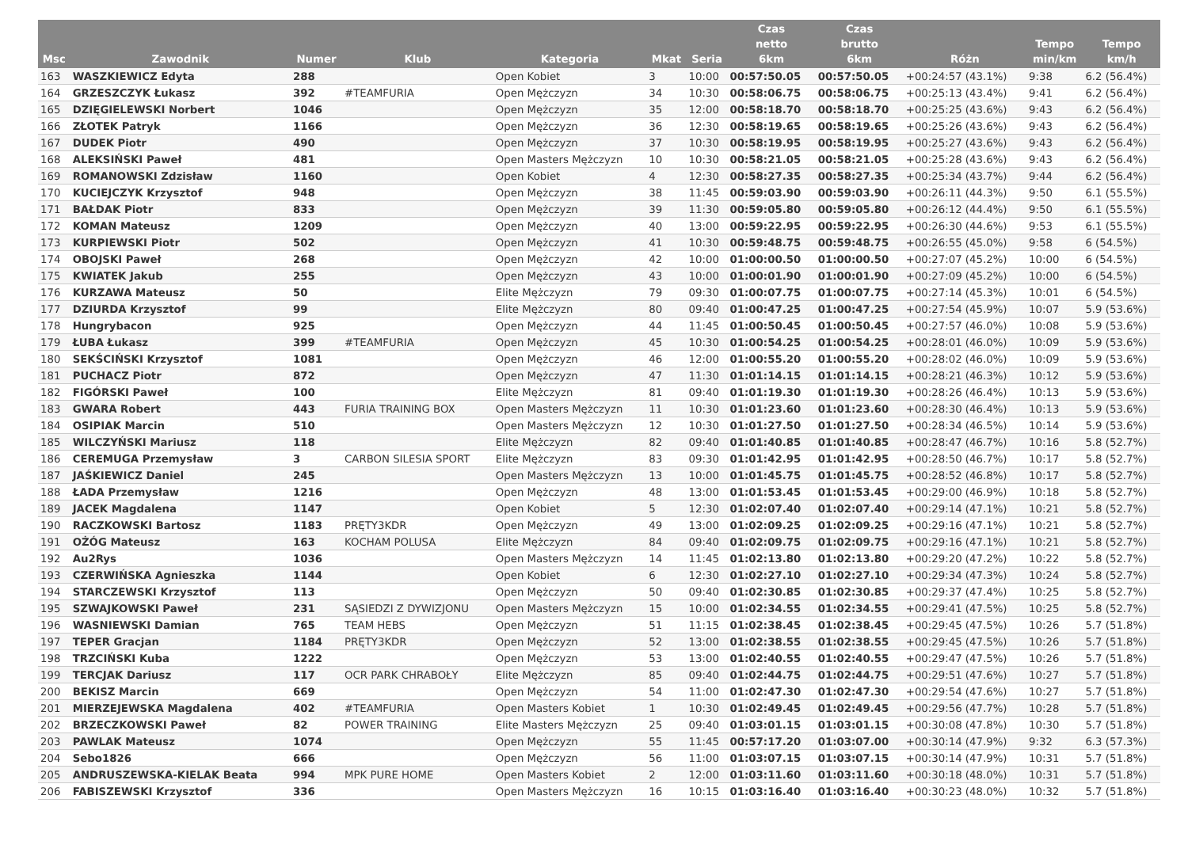| Msc | Zawodnik | Numer | Klub | Kategoria | Mkat | Seria | Czas netto 6km | Czas brutto 6km | Różn | Tempo min/km | Tempo km/h |
| --- | --- | --- | --- | --- | --- | --- | --- | --- | --- | --- | --- |
| 163 | WASZKIEWICZ Edyta | 288 | | Open Kobiet | 3 | 10:00 | 00:57:50.05 | 00:57:50.05 | +00:24:57 (43.1%) | 9:38 | 6.2 (56.4%) |
| 164 | GRZESZCZYK Łukasz | 392 | #TEAMFURIA | Open Mężczyzn | 34 | 10:30 | 00:58:06.75 | 00:58:06.75 | +00:25:13 (43.4%) | 9:41 | 6.2 (56.4%) |
| 165 | DZIĘGIELEWSKI Norbert | 1046 | | Open Mężczyzn | 35 | 12:00 | 00:58:18.70 | 00:58:18.70 | +00:25:25 (43.6%) | 9:43 | 6.2 (56.4%) |
| 166 | ZŁOTEK Patryk | 1166 | | Open Mężczyzn | 36 | 12:30 | 00:58:19.65 | 00:58:19.65 | +00:25:26 (43.6%) | 9:43 | 6.2 (56.4%) |
| 167 | DUDEK Piotr | 490 | | Open Mężczyzn | 37 | 10:30 | 00:58:19.95 | 00:58:19.95 | +00:25:27 (43.6%) | 9:43 | 6.2 (56.4%) |
| 168 | ALEKSIŃSKI Paweł | 481 | | Open Masters Mężczyzn | 10 | 10:30 | 00:58:21.05 | 00:58:21.05 | +00:25:28 (43.6%) | 9:43 | 6.2 (56.4%) |
| 169 | ROMANOWSKI Zdzisław | 1160 | | Open Kobiet | 4 | 12:30 | 00:58:27.35 | 00:58:27.35 | +00:25:34 (43.7%) | 9:44 | 6.2 (56.4%) |
| 170 | KUCIEJCZYK Krzysztof | 948 | | Open Mężczyzn | 38 | 11:45 | 00:59:03.90 | 00:59:03.90 | +00:26:11 (44.3%) | 9:50 | 6.1 (55.5%) |
| 171 | BAŁDAK Piotr | 833 | | Open Mężczyzn | 39 | 11:30 | 00:59:05.80 | 00:59:05.80 | +00:26:12 (44.4%) | 9:50 | 6.1 (55.5%) |
| 172 | KOMAN Mateusz | 1209 | | Open Mężczyzn | 40 | 13:00 | 00:59:22.95 | 00:59:22.95 | +00:26:30 (44.6%) | 9:53 | 6.1 (55.5%) |
| 173 | KURPIEWSKI Piotr | 502 | | Open Mężczyzn | 41 | 10:30 | 00:59:48.75 | 00:59:48.75 | +00:26:55 (45.0%) | 9:58 | 6 (54.5%) |
| 174 | OBOJSKI Paweł | 268 | | Open Mężczyzn | 42 | 10:00 | 01:00:00.50 | 01:00:00.50 | +00:27:07 (45.2%) | 10:00 | 6 (54.5%) |
| 175 | KWIATEK Jakub | 255 | | Open Mężczyzn | 43 | 10:00 | 01:00:01.90 | 01:00:01.90 | +00:27:09 (45.2%) | 10:00 | 6 (54.5%) |
| 176 | KURZAWA Mateusz | 50 | | Elite Mężczyzn | 79 | 09:30 | 01:00:07.75 | 01:00:07.75 | +00:27:14 (45.3%) | 10:01 | 6 (54.5%) |
| 177 | DZIURDA Krzysztof | 99 | | Elite Mężczyzn | 80 | 09:40 | 01:00:47.25 | 01:00:47.25 | +00:27:54 (45.9%) | 10:07 | 5.9 (53.6%) |
| 178 | Hungrybacon | 925 | | Open Mężczyzn | 44 | 11:45 | 01:00:50.45 | 01:00:50.45 | +00:27:57 (46.0%) | 10:08 | 5.9 (53.6%) |
| 179 | ŁUBA Łukasz | 399 | #TEAMFURIA | Open Mężczyzn | 45 | 10:30 | 01:00:54.25 | 01:00:54.25 | +00:28:01 (46.0%) | 10:09 | 5.9 (53.6%) |
| 180 | SEKŚCIŃSKI Krzysztof | 1081 | | Open Mężczyzn | 46 | 12:00 | 01:00:55.20 | 01:00:55.20 | +00:28:02 (46.0%) | 10:09 | 5.9 (53.6%) |
| 181 | PUCHACZ Piotr | 872 | | Open Mężczyzn | 47 | 11:30 | 01:01:14.15 | 01:01:14.15 | +00:28:21 (46.3%) | 10:12 | 5.9 (53.6%) |
| 182 | FIGÓRSKI Paweł | 100 | | Elite Mężczyzn | 81 | 09:40 | 01:01:19.30 | 01:01:19.30 | +00:28:26 (46.4%) | 10:13 | 5.9 (53.6%) |
| 183 | GWARA Robert | 443 | FURIA TRAINING BOX | Open Masters Mężczyzn | 11 | 10:30 | 01:01:23.60 | 01:01:23.60 | +00:28:30 (46.4%) | 10:13 | 5.9 (53.6%) |
| 184 | OSIPIAK Marcin | 510 | | Open Masters Mężczyzn | 12 | 10:30 | 01:01:27.50 | 01:01:27.50 | +00:28:34 (46.5%) | 10:14 | 5.9 (53.6%) |
| 185 | WILCZYŃSKI Mariusz | 118 | | Elite Mężczyzn | 82 | 09:40 | 01:01:40.85 | 01:01:40.85 | +00:28:47 (46.7%) | 10:16 | 5.8 (52.7%) |
| 186 | CEREMUGA Przemysław | 3 | CARBON SILESIA SPORT | Elite Mężczyzn | 83 | 09:30 | 01:01:42.95 | 01:01:42.95 | +00:28:50 (46.7%) | 10:17 | 5.8 (52.7%) |
| 187 | JAŚKIEWICZ Daniel | 245 | | Open Masters Mężczyzn | 13 | 10:00 | 01:01:45.75 | 01:01:45.75 | +00:28:52 (46.8%) | 10:17 | 5.8 (52.7%) |
| 188 | ŁADA Przemysław | 1216 | | Open Mężczyzn | 48 | 13:00 | 01:01:53.45 | 01:01:53.45 | +00:29:00 (46.9%) | 10:18 | 5.8 (52.7%) |
| 189 | JACEK Magdalena | 1147 | | Open Kobiet | 5 | 12:30 | 01:02:07.40 | 01:02:07.40 | +00:29:14 (47.1%) | 10:21 | 5.8 (52.7%) |
| 190 | RACZKOWSKI Bartosz | 1183 | PRĘTY3KDR | Open Mężczyzn | 49 | 13:00 | 01:02:09.25 | 01:02:09.25 | +00:29:16 (47.1%) | 10:21 | 5.8 (52.7%) |
| 191 | OŻÓG Mateusz | 163 | KOCHAM POLUSA | Elite Mężczyzn | 84 | 09:40 | 01:02:09.75 | 01:02:09.75 | +00:29:16 (47.1%) | 10:21 | 5.8 (52.7%) |
| 192 | Au2Rys | 1036 | | Open Masters Mężczyzn | 14 | 11:45 | 01:02:13.80 | 01:02:13.80 | +00:29:20 (47.2%) | 10:22 | 5.8 (52.7%) |
| 193 | CZERWIŃSKA Agnieszka | 1144 | | Open Kobiet | 6 | 12:30 | 01:02:27.10 | 01:02:27.10 | +00:29:34 (47.3%) | 10:24 | 5.8 (52.7%) |
| 194 | STARCZEWSKI Krzysztof | 113 | | Open Mężczyzn | 50 | 09:40 | 01:02:30.85 | 01:02:30.85 | +00:29:37 (47.4%) | 10:25 | 5.8 (52.7%) |
| 195 | SZWAJKOWSKI Paweł | 231 | SĄSIEDZI Z DYWIZJONU | Open Masters Mężczyzn | 15 | 10:00 | 01:02:34.55 | 01:02:34.55 | +00:29:41 (47.5%) | 10:25 | 5.8 (52.7%) |
| 196 | WASNIEWSKI Damian | 765 | TEAM HEBS | Open Mężczyzn | 51 | 11:15 | 01:02:38.45 | 01:02:38.45 | +00:29:45 (47.5%) | 10:26 | 5.7 (51.8%) |
| 197 | TEPER Gracjan | 1184 | PRĘTY3KDR | Open Mężczyzn | 52 | 13:00 | 01:02:38.55 | 01:02:38.55 | +00:29:45 (47.5%) | 10:26 | 5.7 (51.8%) |
| 198 | TRZCIŃSKI Kuba | 1222 | | Open Mężczyzn | 53 | 13:00 | 01:02:40.55 | 01:02:40.55 | +00:29:47 (47.5%) | 10:26 | 5.7 (51.8%) |
| 199 | TERCJAK Dariusz | 117 | OCR PARK CHRABOŁY | Elite Mężczyzn | 85 | 09:40 | 01:02:44.75 | 01:02:44.75 | +00:29:51 (47.6%) | 10:27 | 5.7 (51.8%) |
| 200 | BEKISZ Marcin | 669 | | Open Mężczyzn | 54 | 11:00 | 01:02:47.30 | 01:02:47.30 | +00:29:54 (47.6%) | 10:27 | 5.7 (51.8%) |
| 201 | MIERZEJEWSKA Magdalena | 402 | #TEAMFURIA | Open Masters Kobiet | 1 | 10:30 | 01:02:49.45 | 01:02:49.45 | +00:29:56 (47.7%) | 10:28 | 5.7 (51.8%) |
| 202 | BRZECZKOWSKI Paweł | 82 | POWER TRAINING | Elite Masters Mężczyzn | 25 | 09:40 | 01:03:01.15 | 01:03:01.15 | +00:30:08 (47.8%) | 10:30 | 5.7 (51.8%) |
| 203 | PAWLAK Mateusz | 1074 | | Open Mężczyzn | 55 | 11:45 | 00:57:17.20 | 01:03:07.00 | +00:30:14 (47.9%) | 9:32 | 6.3 (57.3%) |
| 204 | Sebo1826 | 666 | | Open Mężczyzn | 56 | 11:00 | 01:03:07.15 | 01:03:07.15 | +00:30:14 (47.9%) | 10:31 | 5.7 (51.8%) |
| 205 | ANDRUSZEWSKA-KIELAK Beata | 994 | MPK PURE HOME | Open Masters Kobiet | 2 | 12:00 | 01:03:11.60 | 01:03:11.60 | +00:30:18 (48.0%) | 10:31 | 5.7 (51.8%) |
| 206 | FABISZEWSKI Krzysztof | 336 | | Open Masters Mężczyzn | 16 | 10:15 | 01:03:16.40 | 01:03:16.40 | +00:30:23 (48.0%) | 10:32 | 5.7 (51.8%) |